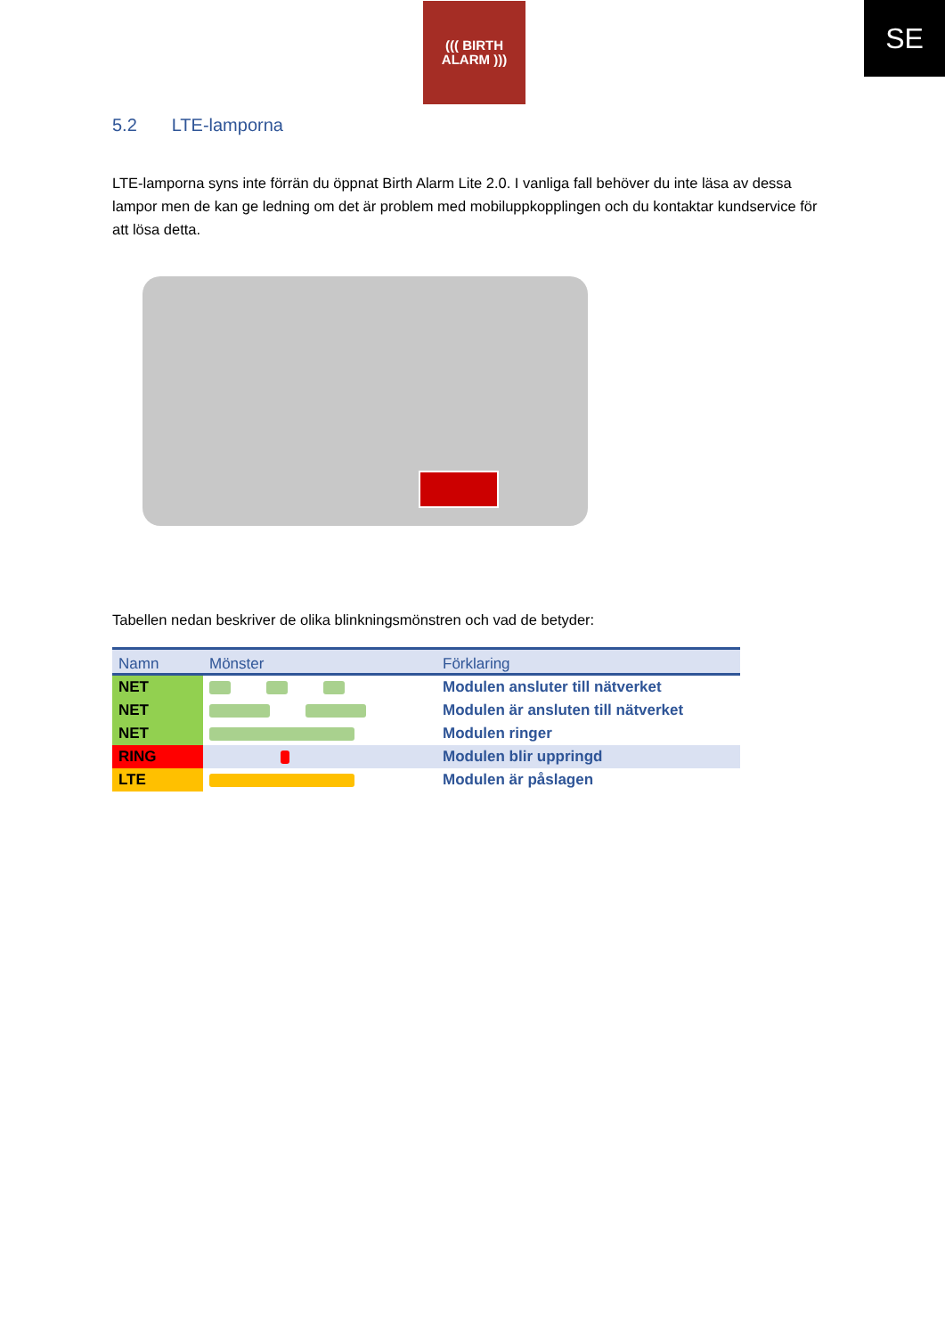((( BIRTH
ALARM )))
SE
5.2 LTE-lamporna
LTE-lamporna syns inte förrän du öppnat Birth Alarm Lite 2.0. I vanliga fall behöver du inte läsa av dessa lampor men de kan ge ledning om det är problem med mobiluppkopplingen och du kontaktar kundservice för att lösa detta.
Tabellen nedan beskriver de olika blinkningsmönstren och vad de betyder:
| Namn | Mönster | Förklaring |
| --- | --- | --- |
| NET | | Modulen ansluter till nätverket |
| NET | | Modulen är ansluten till nätverket |
| NET | | Modulen ringer |
| RING | | Modulen blir uppringd |
| LTE | | Modulen är påslagen |